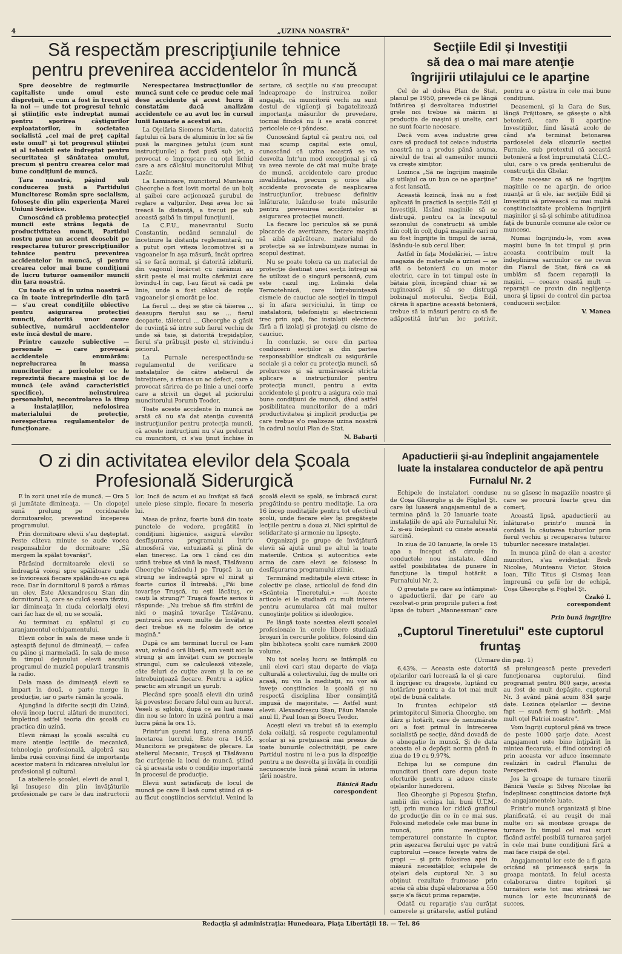4 „UZINA NOASTRĂ"
Să respectăm prescripţiunile tehnice
pentru prevenirea accidentelor în muncă
Spre deosebire de regimurile capitaliste unde omul este dispreţuit, — cum a fost în trecut şi la noi — unde tot progresul tehnic şi ştiinţific este îndreptat numai pentru sporirea câştigurilor exploatatorilor, în societatea socialistă „cel mai de preţ capital este omul" şi tot progresul ştiinţei şi al tehnicii este îndreptat pentru securitatea şi sănătatea omului, precum şi pentru crearea celor mai bune condiţiuni de muncă.
Ţara noastră, păşind sub conducerea justă a Partidului Muncitoresc Român spre socialism, foloseşte din plin experienţa Marei Uniuni Sovietice.
Cunoscând că problema protecţiei muncii este strâns legată de productivitatea muncii, Partidul nostru pune un accent deosebit pe respectarea tuturor prescripţiunilor tehnice pentru prevenirea accidentelor în muncă, şi pentru crearea celor mai bune condiţiuni de lucru tuturor oamenilor muncii din ţara noastră.
Cu toate că şi în uzina noastră — ca în toate întreprinderile din ţară — s'au creat condiţiile obiective pentru asigurarea protecţiei muncii, datorită unor cauze subiective, numărul accidentelor este încă destul de mare.
Printre cauzele subiective — personale — care provoacă accidentele enumărăm: neprelucrarea în massa muncitorilor a pericolelor ce le reprezintă fiecare maşină şi loc de muncă (ele având caracteristici specifice), neinstruirea personalului, necontrolarea la timp a instalaţiilor, nefolosirea materialului de protecţie, nerespectarea regulamentelor de funcţionare.
Nerespectarea instrucţiunilor de muncă sunt cele ce produc cele mai dese accidente şi acest lucru îl constatăm dacă analizăm accidentele ce au avut loc în cursul lunii Ianuarie a acestui an.
La Oţelăria Siemens Martin, datorită faptului că bara de aluminiu în loc să fie pusă la marginea jetului (cum sunt instrucţiunile) a fost pusă sub jet, a provocat o împroşcare cu oţel lichid care a ars călcâiul muncitorului Mihuţ Lazăr.
La Laminoare, muncitorul Munteanu Gheorghe a fost lovit mortal de un bolţ al şaibei care acţionează şurubul de reglare a valţurilor. Deşi avea loc să treacă la distanţă, a trecut pe sub această şaibă în timpul funcţiunii.
La C.F.U., manevrantul Suciu Constantin, nedând semnalul de încetinire la distanţa reglementară, nu a putut opri viteza locomotivei şi a vagoanelor în aşa măsură, încât oprirea să se facă normal, şi datorită izbiturii, din vagonul încărcat cu cărămizi au sărit peste el mai multe cărămizi care lovindu-l în cap, l-au făcut să cadă pe linie, unde a fost călcat de roţile vagoanelor şi omorât pe loc.
La fierul ... deşi se ştie că tăierea ... deasupra fierului sau se ... fierul deoparte, tăietorul ... Gheorghe a găsit de cuviinţă să intre sub fierul vechiu de unde să taie, şi datorită trepidaţilor, fierul s'a prăbuşit peste el, strivindu-i piciorul.
La Furnale nerespectându-se regulamentul de verificare a instalaţiilor de către atelierul de întreţinere, a rămas un ac defect, care a provocat sărirea de pe linie a unei corfe care a strivit un deget al piciorului muncitorului Porumb Teodor.
Toate aceste accidente în muncă ne arată că nu s'a dat atenţia cuvenită instrucţiunilor pentru protecţia muncii, că aceste instrucţiuni nu s'au prelucrat cu muncitorii, ci s'au ţinut închise în sertare, că secţiile nu s'au preocupat îndeaproape de instruirea noilor angajaţi, că muncitorii vechi nu sunt destul de vigilenţi şi bagatelizează importanţa măsurilor de prevedere, tocmai fiindcă nu li se arată concret pericolele ce-i pândesc.
Cunoscând faptul că pentru noi, cel mai scump capital este omul, cunoscând că uzina noastră se va desvolta într'un mod excepţional şi că va avea nevoie de cât mai multe braţe de muncă, accidentele care produc invaliditatea, precum şi orice alte accidente provocate de neaplicarea instrucţiunilor, trebuesc definitiv înlăturate, luându-se toate măsurile pentru prevenirea accidentelor şi asigurarea protecţiei muncii.
La fiecare loc periculos să se pună placarde de avertizare, fiecare maşină să aibă apărătoare, materialul de protecţie să se întrebuinţeze numai în scopul destinat.
Nu se poate tolera ca un material de protecţie destinat unei secţii întregi să fie utilizat de o singură persoană, cum este cazul ing. Lolinski dela Termotehnică, care întrebuinţează cismele de cauciuc ale secţiei în timpul şi în afara serviciului, în timp ce instalatorii, telefoniştii şi electricienii trec prin apă, fac instalaţii electrice fără a fi izolaţi şi protejaţi cu cisme de cauciuc.
In concluzie, se cere din partea conducerii secţiilor şi din partea responsabililor sindicali cu asigurările sociale şi a celor cu protecţia muncii, să prelucreze şi să urmărească stricta aplicare a instrucţiunilor pentru protecţia muncii, pentru a evita accidentele şi pentru a asigura cele mai bune condiţiuni de muncă, dând astfel posibilitatea muncitorilor de a mări productivitatea şi implicit producţia pe care trebue s'o realizeze uzina noastră în cadrul noului Plan de Stat.
N. Babarţi
Secţiile Edil şi Investiţii
să dea o mai mare atenţie
îngrijirii utilajului ce le aparţine
Cel de al doilea Plan de Stat, planul pe 1950, prevede că pe lângă întărirea şi desvoltarea industriei grele noi trebue să mărim şi producţia de maşini şi unelte, cari ne sunt foarte necesare.
Dacă vom avea industrie grea care să producă tot ceiace industria noastră nu a produs până acuma, nivelul de trai al oamenilor muncii va creşte simţitor.
Lozinca „Să ne îngrijim maşinile şi utilajul ca un bun ce ne aparţine" a fost lansată.
Această lozincă, însă nu a fost aplicată în practică la secţiile Edil şi Investiţii, lăsând maşinile să se distrugă, pentru ca la începutul sezonului de construcţii să umble din colţ în colţ după maşinile cari nu au fost îngrijite în timpul de iarnă, lăsându-le sub cerul liber.
Astfel în faţa Modelăriei, — între magazia de materiale a uzinei — se află o betonieră cu un motor electric, care în tot timpul este în bătaia ploii, începând chiar să se ruginească şi să se distrugă bobinajul motorului. Secţia Edil, căreia îi aparţine această betonieră, trebue să ia măsuri pentru ca să fie adăpostită într'un loc potrivit, pentru a o păstra în cele mai bune condiţiuni.
Deasemeni, şi la Gara de Sus, lângă Prăjitoare, se găseşte o altă betonieră, care îi aparţine Investiţiilor, fiind lăsată acolo de când s'a terminat betonarea pardoselei dela silozurile secţiei Furnale, sub pretextul că această betonieră a fost împrumutată C.I.C.-ului, care o va preda şentierului de construcţii din Ghelar.
Este necesar ca să ne îngrijim maşinile ce ne aparţin, de orice nuanţă ar fi ele, iar secţiile Edil şi Investiţii să privească cu mai multă conştiinciozitate problema îngrijirii maşinilor şi să-şi schimbe atitudinea faţă de bunurile comune ale celor ce muncesc.
Numai îngrijindu-le, vom avea maşini bune în tot timpul şi prin aceasta contribuim mult la îndeplinirea sarcinilor ce ne revin din Planul de Stat, fără ca să umblăm să facem reparaţii la maşini, — ceeace coastă mult — reparaţii ce provin din neglijenţa unora şi lipsei de control din partea conducerii secţiilor.
V. Manea
O zi din activitatea elevilor dela Şcoala Profesională Siderurgică
E în zorii unei zile de muncă. — Ora 5 şi jumătate dimineaţa. — Un clopoţel sună prelung pe coridoarele dormitoarelor, prevestind începerea programului.
Prin dormitoare elevii s'au deşteptat. Peste câteva minute se aude vocea responsabilor de dormitoare: „Să mergem la spălat tovarăşi".
Părăsind dormitoarele elevii se îndreaptă voioşi spre spălătoare unde se înviorează fiecare spălându-se cu apă rece. Dar în dormitorul 8 parcă a rămas un elev. Este Alexandrescu Stan din dormitorul 3, care se culcă seara târziu, iar dimineaţa în ciuda celorlalţi elevi cari fac haz de el, nu se scoală.
Au terminat cu spălatul şi cu aranjamentul echipamentului.
Elevii cobor în sala de mese unde îi aşteaptă dejunul de dimineaţă, — cafea cu pâine şi marmeladă. In sala de mese în timpul dejunului elevii ascultă programul de muzică populară transmis la radio.
Dela masa de dimineaţă elevii se împart în două, o parte merge în producţie, iar o parte rămân la şcoală.
Ajungând la diferite secţii din Uzină, elevii încep lucrul alături de muncitori, împletind astfel teoria din şcoală cu practica din uzină.
Elevii rămaşi la şcoală ascultă cu mare atenţie lecţiile de mecanică, tehnologie profesională, algebră sau limba rusă convinşi fiind de importanţa acestor materii în ridicarea nivelului lor profesional şi cultural.
La atelierele şcoalei, elevii de anul I, îşi însuşesc din plin învăţăturile profesionale pe care le dau instructorii lor. Incă de acum ei au învăţat să facă unele piese simple, fiecare în meseria lui.
Masa de prânz, foarte bună din toate punctele de vedere, pregătită în condiţiuni higienice, asigură elevilor desfăşurarea programului într'o atmosferă vie, entuziastă şi plină de elan tineresc. La ora 1 când cei din uzină trebue să vină la masă, Tăslăvanu Gheorghe văzându-l pe Truşcă la un strung se îndreaptă spre el mirat şi foarte curios îl întreabă: „Păi bine tovarăşe Truşcă, tu eşti lăcătuş, ce cauţi la strung?" Truşcă foarte serios îi răspunde: „Nu trebue să fim străini de nici o maşină tovarăşe Tăslăvanu, pentrucă noi avem multe de învăţat şi deci trebue să ne folosim de orice maşină."
După ce am terminat lucrul ce l-am avut, având o oră liberă, am venit aici la strung şi am învăţat cum se porneşte strungul, cum se calculează vitezele, câte feluri de cuţite avem şi la ce se întrebuinţează fiecare. Pentru a aplica practic am strungit un şurub.
Plecând spre şcoală elevii din uzină îşi povestesc fiecare felul cum au lucrat. Veseli şi sglobii, după ce au luat masa din nou se întorc în uzină pentru a mai lucra până la ora 15.
Printr'un şuerat lung, sirena anunţă încetarea lucrului. Este ora 14,55. Muncitorii se pregătesc de plecare. La atelierul Mecanic, Truşcă şi Tăslăvanu fac curăţenie la locul de muncă, ştiind că şi aceasta este o condiţie importantă în procesul de producţie.
Elevii sunt satisfăcuţi de locul de muncă pe care îl lasă curat ştiind că şi-au făcut conştiincios serviciul. Venind la şcoală elevii se spală, se îmbracă curat pregătindu-se pentru meditaţie. La ora 16 încep meditaţiile pentru tot efectivul şcolii, unde fiecare elev îşi pregăteşte lecţiile pentru a doua zi. Nici spiritul de solidaritate şi armonie nu lipseşte.
Organizaţi pe grupe de învăţătură elevii să ajută unul pe altul la toate materiile. Critica şi autocritica este arma de care elevii se folosesc în desfăşurarea programului zilnic.
Terminând meditaţiile elevii citesc în colectiv pe clase, articolul de fond din »Scânteia Tineretului.« — Aceste articole ei le studiază cu mult interes pentru acumularea cât mai multor cunoştinţe politice şi ideologice.
Pe lângă toate acestea elevii şcoalei profesionale în orele libere studiază broşuri în cercurile politice, folosind din plin biblioteca şcolii care numără 2000 volume.
Nu tot acelaş lucru se întâmplă cu unii elevi cari stau departe de viaţa culturală a colectivului, fug de multe ori acasă, nu vin la meditaţii, nu vor să înveţe conştiincios la şcoală şi nu respectă disciplina liber consimţită impusă de majoritate. — Astfel sunt elevii: Alexandrescu Stan, Păun Manole anul II, Paul Ioan şi Boeru Teodor.
Aceşti elevi va trebui să ia exemplu dela ceilalţi, să respecte regulamentul şcolar şi să preţuiască mai presus de toate bunurile colectivităţii, pe care Partidul nostru ni le-a pus la dispoziţie pentru a ne desvolta şi învăţa în condiţii necunoscute încă până acum în istoria ţării noastre.
Bănică Radu
corespondent
Apaductierii şi-au îndeplinit angajamentele luate la instalarea conductelor de apă pentru Furnalul Nr. 2
Echipele de instalatori conduse de Coşa Gheorghe şi de Föghel Şt. care îşi luaseră angajamentul de a termina până la 20 Ianuarie toate instalaţiile de apă ale Furnalului Nr. 2. şi-au îndeplinit cu cinste această sarcină.
In ziua de 20 Ianuarie, la orele 15 apa a început să circule în conductele nou instalate, dând astfel posibilitatea de punere în funcţiune la timpul hotărât a Furnalului Nr. 2.
O greutate pe care au întâmpinat-o apaductierii, dar pe care au rezolvat-o prin propriile puteri a fost lipsa de tuburi „Mannessman" care nu se găsesc în magaziile noastre şi care se procură foarte greu din comerţ.
Această lipsă, apaductierii au înlăturat-o printr'o muncă în cordată în căutarea tuburilor prin fierul vechiu şi recuperarea tuturor tuburilor necesare instalaţiei.
In munca plină de elan a acestor muncitori, s'au evidenţiat: Breb Nicolae, Munteanu Victor, Stoica Ioan, Tilic Titus şi Cismaş Ioan împreună cu şefii lor de echipă, Coşa Gheorghe şi Föghel Şt.
Czakó I.
corespondent
Prin bună îngrijire
„Cuptorul Tineretului" este cuptorul fruntaş
(Urmare din pag. 1)
6,43%. — Aceasta este datorită oţelarilor cari lucrează la el şi care îl îngrijesc cu dragoste, luptând cu hotărâre pentru a da tot mai mult oţel de bună calitate.
In fruntea echipelor stă primtopitorul Simeria Gheorghe, om dârz şi hotărît, care de nenumărate ori a fost primul în întrecerea socialistă pe secţie, dând dovadă de o abnegaţie în muncă. Şi de data aceasta el a depăşit norma până în ziua de 19 cu 9,97%.
Echipa lui se compune din muncitori tineri care depun toate eforturile pentru a aduce cinste oţelarilor hunedoreni.
Ilea Gheorghe şi Popescu Ştefan, ambii din echipa lui, buni U.T.M.-işti, prin munca lor ridică graficul de producţie din ce în ce mai sus. Folosind metodele cele mai bune în muncă, prin menţinerea temperaturei constante în cuptor, prin aşezarea fierului uşor pe vatră cuptorului —ceace fereşte vatra de gropi — şi prin folosirea apei în măsură necesităţilor, echipele de oţelari dela cuptorul Nr. 3 au obţinut rezultate frumoase prin aceia că abia după elaborarea a 550 şarje s'a făcut prima reparaţie.
Odată cu reparaţie s'au curăţat camerele şi grătarele, astfel putând să prelungească peste prevederi funcţionarea cuptorului, fiind programat pentru 800 şarje, acesta au fost de mult depăşite, cuptorul Nr. 3 având până acum 834 şarje date. Lozinca oţelarilor — devine fapt — sună ferm şi hotărît: „Mai mult oţel Patriei noastre".
Vom îngriji cuptorul până va trece de peste 1000 şarje date. Acest angajament este bine înţipărit în mintea fiecaruia, ei fiind convinşi că prin aceasta vor aduce însemnate realizări în cadrul Planului de Perspectivă.
Jos la groape de turnare tinerii Bănică Vasile şi Silveş Nicolae îşi îndeplinesc conştiincios datorie faţă de angajamentele luate.
Printr'o muncă organizată şi bine planificată, ei au reuşit de mai multe ori să monteze groapa de turnare în timpul cel mai scurt făcând astfel posibilă turnarea şarjei în cele mai bune condiţiuni fără a mai face risipă de oţel.
Angajamentul lor este de a fi gata oricând să primească şarja în groapa montată. In felul acesta colaborarea dintre topitori şi turnători este tot mai strânsă iar munca lor este încununată de succes.
Redacţia şi administraţia: Hunedoara, Piaţa Libertăţii 18. — Tel. 86